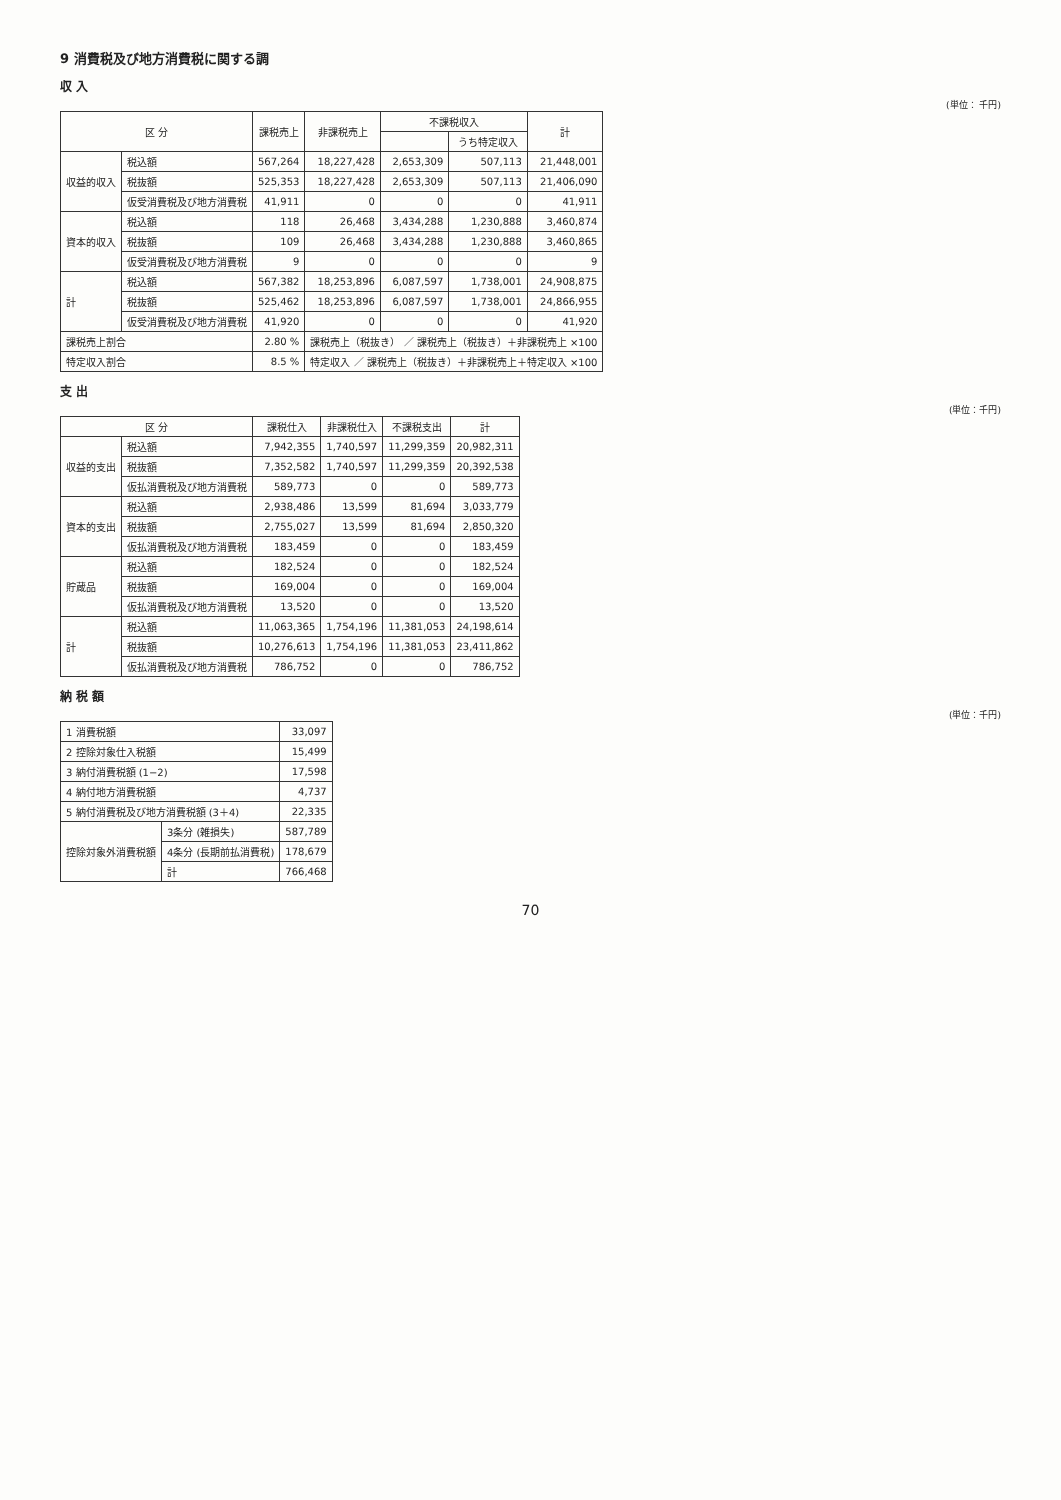9 消費税及び地方消費税に関する調
収 入
(単位： 千円)
| 区 分 | | 課税売上 | 非課税売上 | 不課税収入 | | 計 |
| --- | --- | --- | --- | --- | --- | --- |
| | | | | | うち特定収入 | |
| 収益的収入 | 税込額 | 567,264 | 18,227,428 | 2,653,309 | 507,113 | 21,448,001 |
| | 税抜額 | 525,353 | 18,227,428 | 2,653,309 | 507,113 | 21,406,090 |
| | 仮受消費税及び地方消費税 | 41,911 | 0 | 0 | 0 | 41,911 |
| 資本的収入 | 税込額 | 118 | 26,468 | 3,434,288 | 1,230,888 | 3,460,874 |
| | 税抜額 | 109 | 26,468 | 3,434,288 | 1,230,888 | 3,460,865 |
| | 仮受消費税及び地方消費税 | 9 | 0 | 0 | 0 | 9 |
| 計 | 税込額 | 567,382 | 18,253,896 | 6,087,597 | 1,738,001 | 24,908,875 |
| | 税抜額 | 525,462 | 18,253,896 | 6,087,597 | 1,738,001 | 24,866,955 |
| | 仮受消費税及び地方消費税 | 41,920 | 0 | 0 | 0 | 41,920 |
| 課税売上割合 | | 2.80 % | 課税売上（税抜き） ／ 課税売上（税抜き）＋非課税売上 ×100 | | | |
| 特定収入割合 | | 8.5 % | 特定収入 ／ 課税売上（税抜き）＋非課税売上＋特定収入 ×100 | | | |
支 出
(単位：千円)
| 区 分 | | 課税仕入 | 非課税仕入 | 不課税支出 | 計 |
| --- | --- | --- | --- | --- | --- |
| 収益的支出 | 税込額 | 7,942,355 | 1,740,597 | 11,299,359 | 20,982,311 |
| | 税抜額 | 7,352,582 | 1,740,597 | 11,299,359 | 20,392,538 |
| | 仮払消費税及び地方消費税 | 589,773 | 0 | 0 | 589,773 |
| 資本的支出 | 税込額 | 2,938,486 | 13,599 | 81,694 | 3,033,779 |
| | 税抜額 | 2,755,027 | 13,599 | 81,694 | 2,850,320 |
| | 仮払消費税及び地方消費税 | 183,459 | 0 | 0 | 183,459 |
| 貯蔵品 | 税込額 | 182,524 | 0 | 0 | 182,524 |
| | 税抜額 | 169,004 | 0 | 0 | 169,004 |
| | 仮払消費税及び地方消費税 | 13,520 | 0 | 0 | 13,520 |
| 計 | 税込額 | 11,063,365 | 1,754,196 | 11,381,053 | 24,198,614 |
| | 税抜額 | 10,276,613 | 1,754,196 | 11,381,053 | 23,411,862 |
| | 仮払消費税及び地方消費税 | 786,752 | 0 | 0 | 786,752 |
納 税 額
(単位：千円)
| 1 消費税額 | | 33,097 |
| 2 控除対象仕入税額 | | 15,499 |
| 3 納付消費税額 (1−2) | | 17,598 |
| 4 納付地方消費税額 | | 4,737 |
| 5 納付消費税及び地方消費税額 (3＋4) | | 22,335 |
| 控除対象外消費税額 | 3条分 (雑損失) | 587,789 |
| | 4条分 (長期前払消費税) | 178,679 |
| | 計 | 766,468 |
70